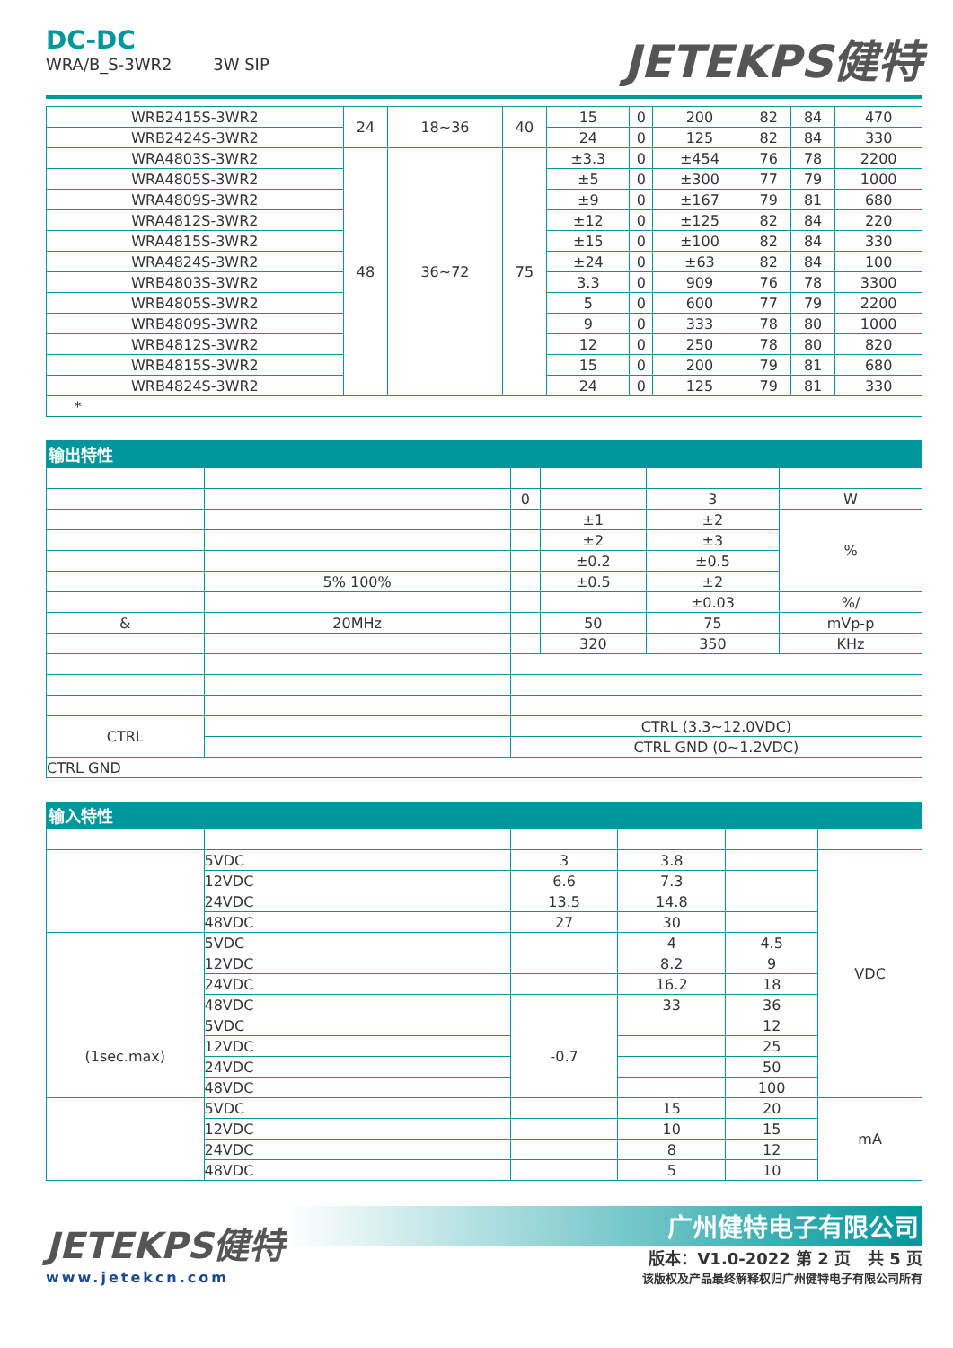DC-DC
WRA/B_S-3WR2 3W SIP
JETEKPS健特
| WRB2415S-3WR2 | 24 | 18~36 | 40 | 15 | 0 | 200 | 82 | 84 | 470 |
| WRB2424S-3WR2 | | | | 24 | 0 | 125 | 82 | 84 | 330 |
| WRA4803S-3WR2 | 48 | 36~72 | 75 | ±3.3 | 0 | ±454 | 76 | 78 | 2200 |
| WRA4805S-3WR2 | | | | ±5 | 0 | ±300 | 77 | 79 | 1000 |
| WRA4809S-3WR2 | | | | ±9 | 0 | ±167 | 79 | 81 | 680 |
| WRA4812S-3WR2 | | | | ±12 | 0 | ±125 | 82 | 84 | 220 |
| WRA4815S-3WR2 | | | | ±15 | 0 | ±100 | 82 | 84 | 330 |
| WRA4824S-3WR2 | | | | ±24 | 0 | ±63 | 82 | 84 | 100 |
| WRB4803S-3WR2 | | | | 3.3 | 0 | 909 | 76 | 78 | 3300 |
| WRB4805S-3WR2 | | | | 5 | 0 | 600 | 77 | 79 | 2200 |
| WRB4809S-3WR2 | | | | 9 | 0 | 333 | 78 | 80 | 1000 |
| WRB4812S-3WR2 | | | | 12 | 0 | 250 | 78 | 80 | 820 |
| WRB4815S-3WR2 | | | | 15 | 0 | 200 | 79 | 81 | 680 |
| WRB4824S-3WR2 | | | | 24 | 0 | 125 | 79 | 81 | 330 |
| * | | | | | | | | | |
输出特性
| | | 0 | | 3 | W |
| | | | ±1 | ±2 | % |
| | | | ±2 | ±3 | |
| | | | ±0.2 | ±0.5 | |
| | 5% 100% | | ±0.5 | ±2 | |
| | | | | ±0.03 | %/ |
| & | 20MHz | | 50 | 75 | mVp-p |
| | | | 320 | 350 | KHz |
| CTRL | | CTRL (3.3~12.0VDC) | | | |
| | | CTRL GND (0~1.2VDC) | | | |
| CTRL GND | | | | | |
输入特性
| | 5VDC | 3 | 3.8 | | VDC |
| | 12VDC | 6.6 | 7.3 | | |
| | 24VDC | 13.5 | 14.8 | | |
| | 48VDC | 27 | 30 | | |
| | 5VDC | | 4 | 4.5 | |
| | 12VDC | | 8.2 | 9 | |
| | 24VDC | | 16.2 | 18 | |
| | 48VDC | | 33 | 36 | |
| (1sec.max) | 5VDC | -0.7 | | 12 | |
| | 12VDC | | | 25 | |
| | 24VDC | | | 50 | |
| | 48VDC | | | 100 | |
| | 5VDC | | 15 | 20 | mA |
| | 12VDC | | 10 | 15 | |
| | 24VDC | | 8 | 12 | |
| | 48VDC | | 5 | 10 | |
JETEKPS健特
www.jetekcn.com
广州健特电子有限公司
版本：V1.0-2022 第 2 页 共 5 页
该版权及产品最终解释权归广州健特电子有限公司所有